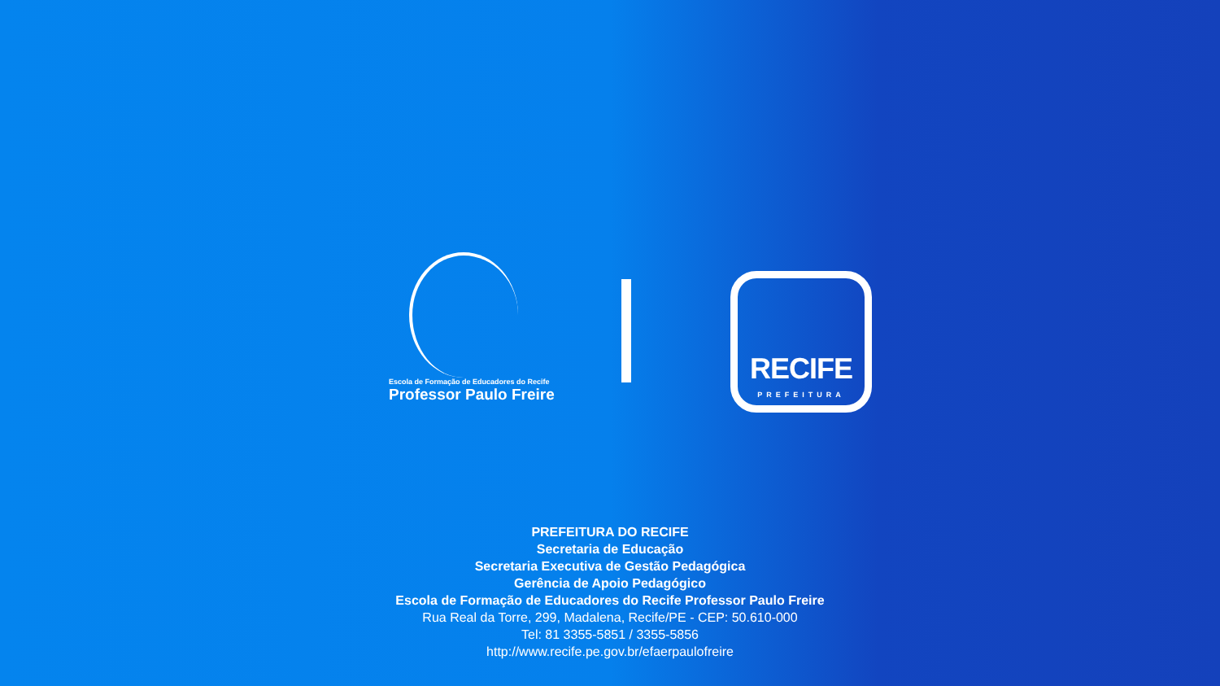Escola de Formação de Educadores do Recife
Professor Paulo Freire
RECIFE
PREFEITURA
PREFEITURA DO RECIFE
Secretaria de Educação
Secretaria Executiva de Gestão Pedagógica
Gerência de Apoio Pedagógico
Escola de Formação de Educadores do Recife Professor Paulo Freire
Rua Real da Torre, 299, Madalena, Recife/PE - CEP: 50.610-000
Tel: 81 3355-5851 / 3355-5856
http://www.recife.pe.gov.br/efaerpaulofreire